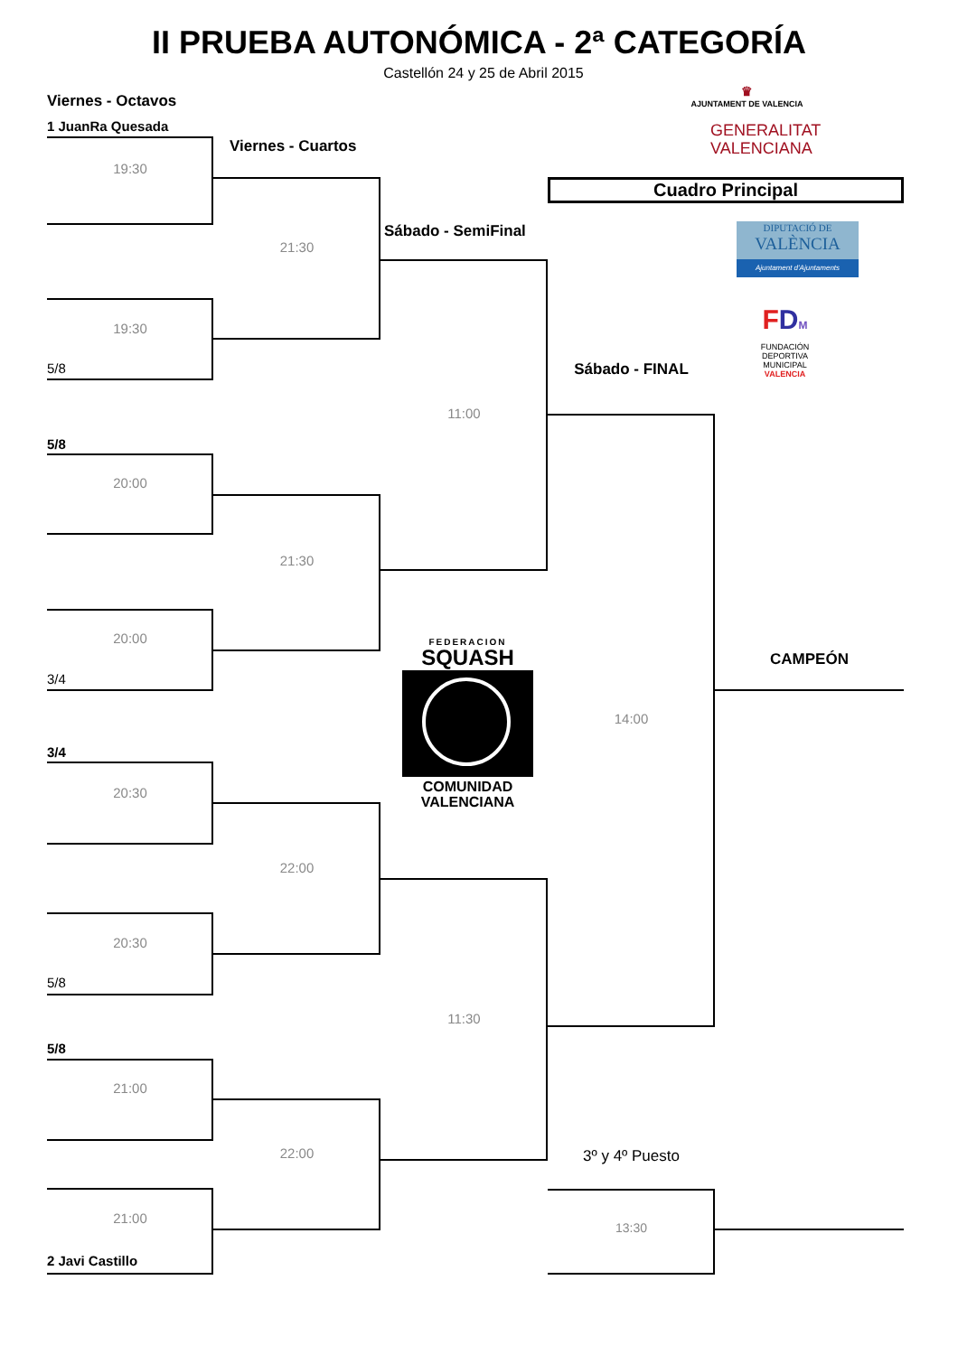II PRUEBA AUTONÓMICA - 2ª CATEGORÍA
Castellón 24 y 25 de Abril 2015
Viernes - Octavos
1 JuanRa Quesada
19:30
19:30
5/8
5/8
20:00
20:00
3/4
3/4
20:30
20:30
5/8
5/8
21:00
21:00
2 Javi Castillo
Viernes - Cuartos
21:30
21:30
22:00
22:00
Sábado - SemiFinal
11:00
FEDERACION
SQUASH
COMUNIDAD
VALENCIANA
11:30
♛
AJUNTAMENT DE VALENCIA
GENERALITAT
VALENCIANA
Cuadro Principal
DIPUTACIÓ DE
VALÈNCIA
Ajuntament d'Ajuntaments
Sábado - FINAL
14:00
3º y 4º Puesto
13:30
FDM
FUNDACIÓN
DEPORTIVA
MUNICIPAL
VALENCIA
CAMPEÓN